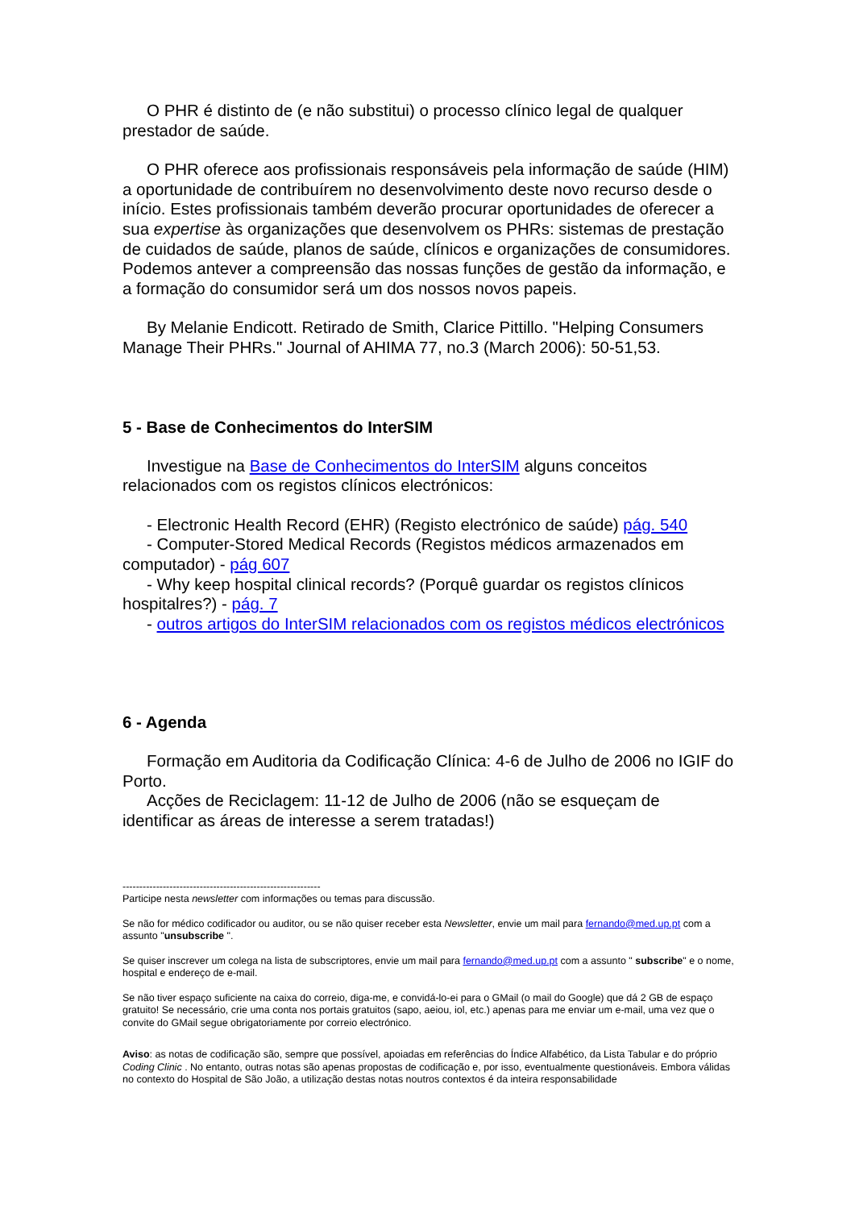O PHR é distinto de (e não substitui) o processo clínico legal de qualquer prestador de saúde.
O PHR oferece aos profissionais responsáveis pela informação de saúde (HIM) a oportunidade de contribuírem no desenvolvimento deste novo recurso desde o início. Estes profissionais também deverão procurar oportunidades de oferecer a sua expertise às organizações que desenvolvem os PHRs: sistemas de prestação de cuidados de saúde, planos de saúde, clínicos e organizações de consumidores. Podemos antever a compreensão das nossas funções de gestão da informação, e a formação do consumidor será um dos nossos novos papeis.
By Melanie Endicott. Retirado de Smith, Clarice Pittillo. "Helping Consumers Manage Their PHRs." Journal of AHIMA 77, no.3 (March 2006): 50-51,53.
5 - Base de Conhecimentos do InterSIM
Investigue na Base de Conhecimentos do InterSIM alguns conceitos relacionados com os registos clínicos electrónicos:
- Electronic Health Record (EHR) (Registo electrónico de saúde) pág. 540
- Computer-Stored Medical Records (Registos médicos armazenados em computador) - pág 607
- Why keep hospital clinical records? (Porquê guardar os registos clínicos hospitalres?) - pág. 7
- outros artigos do InterSIM relacionados com os registos médicos electrónicos
6 - Agenda
Formação em Auditoria da Codificação Clínica: 4-6 de Julho de 2006 no IGIF do Porto.
Acções de Reciclagem: 11-12 de Julho de 2006 (não se esqueçam de identificar as áreas de interesse a serem tratadas!)
-----------------------------------------------------------
Participe nesta newsletter com informações ou temas para discussão.
Se não for médico codificador ou auditor, ou se não quiser receber esta Newsletter, envie um mail para fernando@med.up.pt com a assunto "unsubscribe ".
Se quiser inscrever um colega na lista de subscriptores, envie um mail para fernando@med.up.pt com a assunto " subscribe" e o nome, hospital e endereço de e-mail.
Se não tiver espaço suficiente na caixa do correio, diga-me, e convidá-lo-ei para o GMail (o mail do Google) que dá 2 GB de espaço gratuito! Se necessário, crie uma conta nos portais gratuitos (sapo, aeiou, iol, etc.) apenas para me enviar um e-mail, uma vez que o convite do GMail segue obrigatoriamente por correio electrónico.
Aviso: as notas de codificação são, sempre que possível, apoiadas em referências do Índice Alfabético, da Lista Tabular e do próprio Coding Clinic . No entanto, outras notas são apenas propostas de codificação e, por isso, eventualmente questionáveis. Embora válidas no contexto do Hospital de São João, a utilização destas notas noutros contextos é da inteira responsabilidade